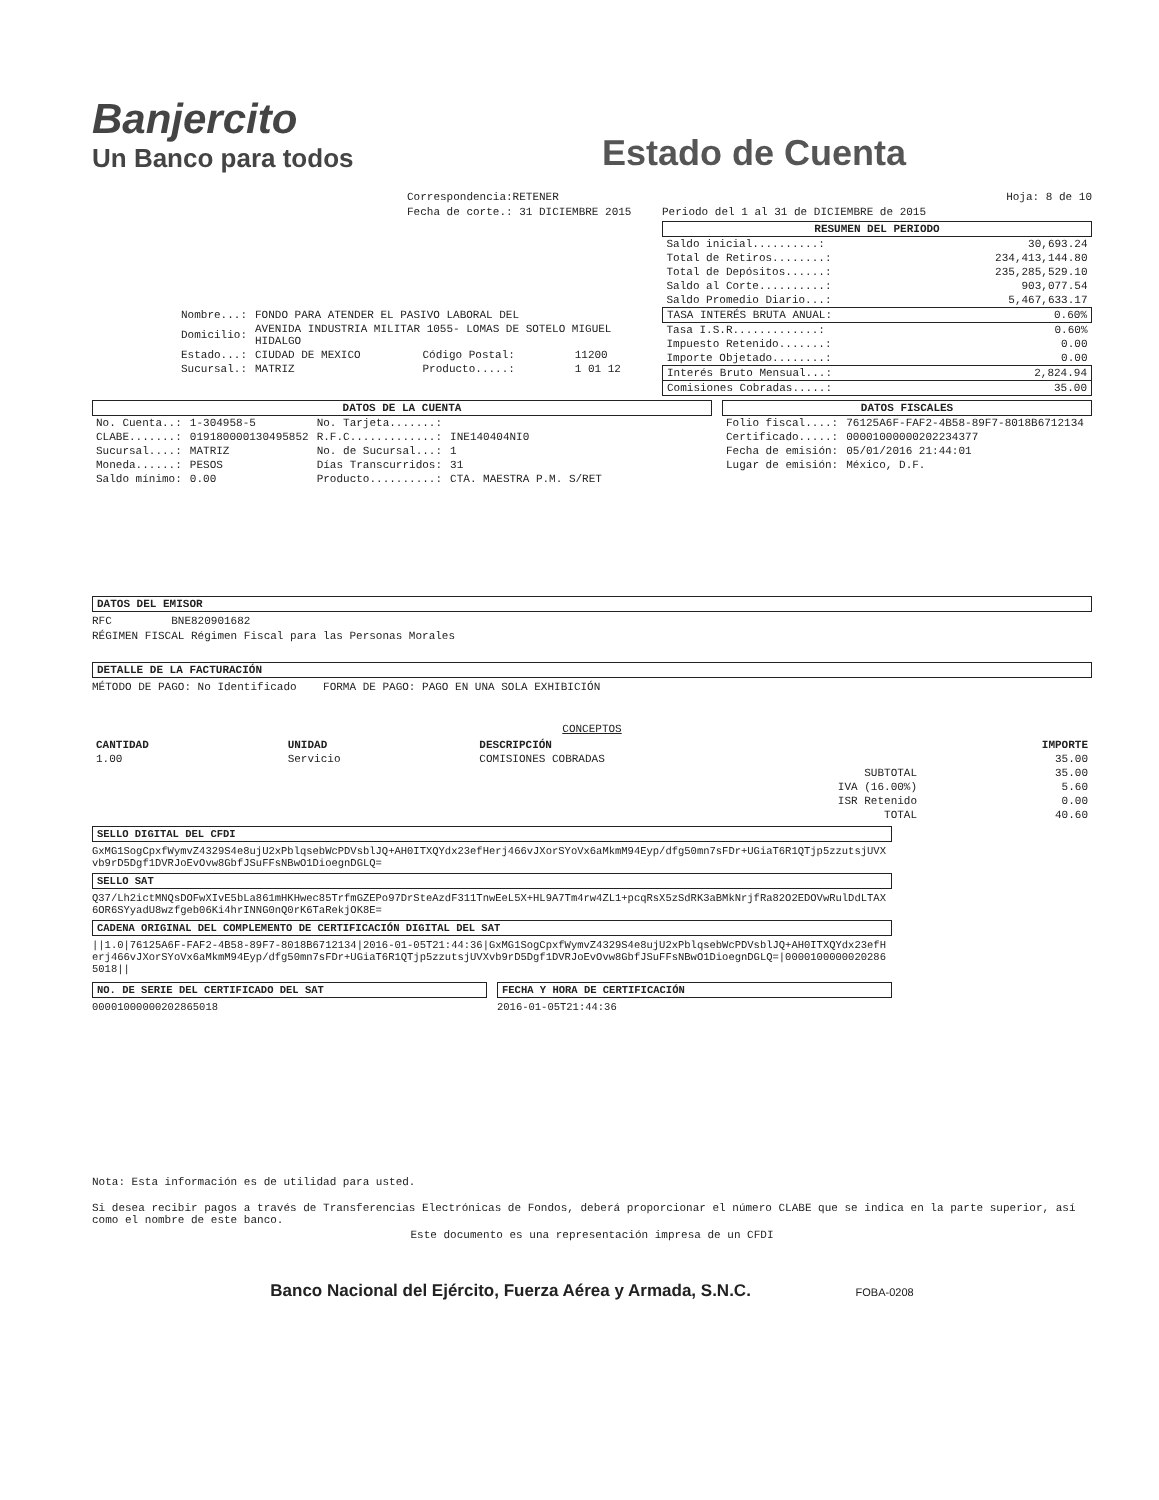Banjercito
Un Banco para todos
Estado de Cuenta
Correspondencia:RETENER
Fecha de corte.: 31 DICIEMBRE 2015
| Nombre...: | FONDO PARA ATENDER EL PASIVO LABORAL DEL | | |
| Domicilio: | AVENIDA INDUSTRIA MILITAR 1055- LOMAS DE SOTELO MIGUEL HIDALGO | | |
| Estado...: | CIUDAD DE MEXICO | Código Postal: | 11200 |
| Sucursal.: | MATRIZ | Producto.....: | 1 01 12 |
Hoja: 8 de 10
Periodo del 1 al 31 de DICIEMBRE de 2015
| RESUMEN DEL PERIODO | |
| --- | --- |
| Saldo inicial..........: | 30,693.24 |
| Total de Retiros........: | 234,413,144.80 |
| Total de Depósitos......: | 235,285,529.10 |
| Saldo al Corte..........: | 903,077.54 |
| Saldo Promedio Diario...: | 5,467,633.17 |
| TASA INTERÉS BRUTA ANUAL: | 0.60% |
| Tasa I.S.R.............: | 0.60% |
| Impuesto Retenido.......: | 0.00 |
| Importe Objetado........: | 0.00 |
| Interés Bruto Mensual...: | 2,824.94 |
| Comisiones Cobradas.....: | 35.00 |
DATOS DE LA CUENTA
| No. Cuenta..: | 1-304958-5 | No. Tarjeta.......: | |
| CLABE.......: | 019180000130495852 | R.F.C.............: | INE140404NI0 |
| Sucursal....: | MATRIZ | No. de Sucursal...: | 1 |
| Moneda......: | PESOS | Días Transcurridos: | 31 |
| Saldo mínimo: | 0.00 | Producto..........: | CTA. MAESTRA P.M. S/RET |
DATOS FISCALES
| Folio fiscal....: | 76125A6F-FAF2-4B58-89F7-8018B6712134 |
| Certificado.....: | 00001000000202234377 |
| Fecha de emisión: | 05/01/2016 21:44:01 |
| Lugar de emisión: | México, D.F. |
DATOS DEL EMISOR
RFC BNE820901682
RÉGIMEN FISCAL Régimen Fiscal para las Personas Morales
DETALLE DE LA FACTURACIÓN
MÉTODO DE PAGO: No Identificado FORMA DE PAGO: PAGO EN UNA SOLA EXHIBICIÓN
CONCEPTOS
| CANTIDAD | UNIDAD | DESCRIPCIÓN | | IMPORTE |
| --- | --- | --- | --- | --- |
| 1.00 | Servicio | COMISIONES COBRADAS | | 35.00 |
| SUBTOTAL | | | | 35.00 |
| IVA (16.00%) | | | | 5.60 |
| ISR Retenido | | | | 0.00 |
| TOTAL | | | | 40.60 |
SELLO DIGITAL DEL CFDI
GxMG1SogCpxfWymvZ4329S4e8ujU2xPblqsebWcPDVsblJQ+AH0ITXQYdx23efHerj466vJXorSYoVx6aMkmM94Eyp/dfg50mn7sFDr+UGiaT6R1QTjp5zzutsjUVXvb9rD5Dgf1DVRJoEvOvw8GbfJSuFFsNBwO1DioegnDGLQ=
SELLO SAT
Q37/Lh2ictMNQsDOFwXIvE5bLa861mHKHwec85TrfmGZEPo97DrSteAzdF311TnwEeL5X+HL9A7Tm4rw4ZL1+pcqRsX5zSdRK3aBMkNrjfRa82O2EDOVwRulDdLTAX6OR6SYyadU8wzfgeb06Ki4hrINNG0nQ0rK6TaRekjOK8E=
CADENA ORIGINAL DEL COMPLEMENTO DE CERTIFICACIÓN DIGITAL DEL SAT
||1.0|76125A6F-FAF2-4B58-89F7-8018B6712134|2016-01-05T21:44:36|GxMG1SogCpxfWymvZ4329S4e8ujU2xPblqsebWcPDVsblJQ+AH0ITXQYdx23efHerj466vJXorSYoVx6aMkmM94Eyp/dfg50mn7sFDr+UGiaT6R1QTjp5zzutsjUVXvb9rD5Dgf1DVRJoEvOvw8GbfJSuFFsNBwO1DioegnDGLQ=|00001000000202865018||
NO. DE SERIE DEL CERTIFICADO DEL SAT
00001000000202865018
FECHA Y HORA DE CERTIFICACIÓN
2016-01-05T21:44:36
Nota: Esta información es de utilidad para usted.
Si desea recibir pagos a través de Transferencias Electrónicas de Fondos, deberá proporcionar el número CLABE que se indica en la parte superior, así como el nombre de este banco.
Este documento es una representación impresa de un CFDI
Banco Nacional del Ejército, Fuerza Aérea y Armada, S.N.C. FOBA-0208